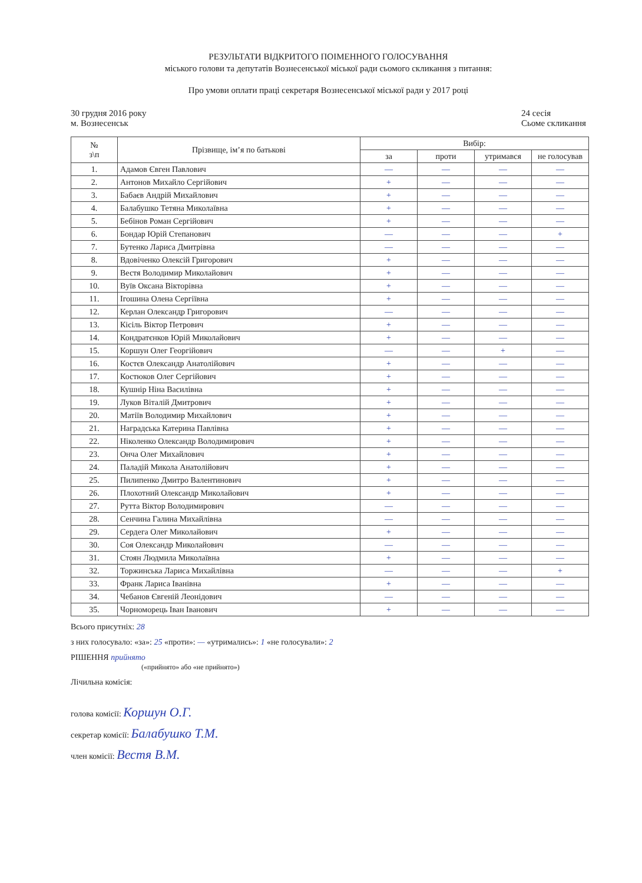РЕЗУЛЬТАТИ ВІДКРИТОГО ПОІМЕННОГО ГОЛОСУВАННЯ
міського голови та депутатів Вознесенської міської ради сьомого скликання з питання:
Про умови оплати праці секретаря Вознесенської міської ради у 2017 році
30 грудня 2016 року
м. Вознесенськ
24 сесія
Сьоме скликання
| № з\п | Прізвище, ім’я по батькові | Вибір: | | | |
| --- | --- | --- | --- | --- | --- |
| | | за | проти | утримався | не голосував |
| 1. | Адамов Євген Павлович | — | — | — | — |
| 2. | Антонов Михайло Сергійович | + | — | — | — |
| 3. | Бабаєв Андрій Михайлович | + | — | — | — |
| 4. | Балабушко Тетяна Миколаївна | + | — | — | — |
| 5. | Бебінов Роман Сергійович | + | — | — | — |
| 6. | Бондар Юрій Степанович | — | — | — | + |
| 7. | Бутенко Лариса Дмитрівна | — | — | — | — |
| 8. | Вдовіченко Олексій Григорович | + | — | — | — |
| 9. | Вестя Володимир Миколайович | + | — | — | — |
| 10. | Вуїв Оксана Вікторівна | + | — | — | — |
| 11. | Ігошина Олена Сергіївна | + | — | — | — |
| 12. | Керлан Олександр Григорович | — | — | — | — |
| 13. | Кісіль Віктор Петрович | + | — | — | — |
| 14. | Кондратєнков Юрій Миколайович | + | — | — | — |
| 15. | Коршун Олег Георгійович | — | — | + | — |
| 16. | Костєв Олександр Анатолійович | + | — | — | — |
| 17. | Костюков Олег Сергійович | + | — | — | — |
| 18. | Кушнір Ніна Василівна | + | — | — | — |
| 19. | Луков Віталій Дмитрович | + | — | — | — |
| 20. | Матіїв Володимир Михайлович | + | — | — | — |
| 21. | Наградська Катерина Павлівна | + | — | — | — |
| 22. | Ніколенко Олександр Володимирович | + | — | — | — |
| 23. | Онча Олег Михайлович | + | — | — | — |
| 24. | Паладій Микола Анатолійович | + | — | — | — |
| 25. | Пилипенко Дмитро Валентинович | + | — | — | — |
| 26. | Плохотний Олександр Миколайович | + | — | — | — |
| 27. | Рутта Віктор Володимирович | — | — | — | — |
| 28. | Сенчина Галина Михайлівна | — | — | — | — |
| 29. | Сердега Олег Миколайович | + | — | — | — |
| 30. | Соя Олександр Миколайович | — | — | — | — |
| 31. | Стоян Людмила Миколаївна | + | — | — | — |
| 32. | Торжинська Лариса Михайлівна | — | — | — | + |
| 33. | Франк Лариса Іванівна | + | — | — | — |
| 34. | Чебанов Євгеній Леонідович | — | — | — | — |
| 35. | Чорноморець Іван Іванович | + | — | — | — |
Всього присутніх: 28
з них голосувало: «за»: 25 «проти»: — «утримались»: 1 «не голосували»: 2
РІШЕННЯ прийнято
(«прийнято» або «не прийнято»)
Лічильна комісія:
голова комісії: Коршун О.Г.
секретар комісії: Балабушко Т.М.
член комісії: Вестя В.М.